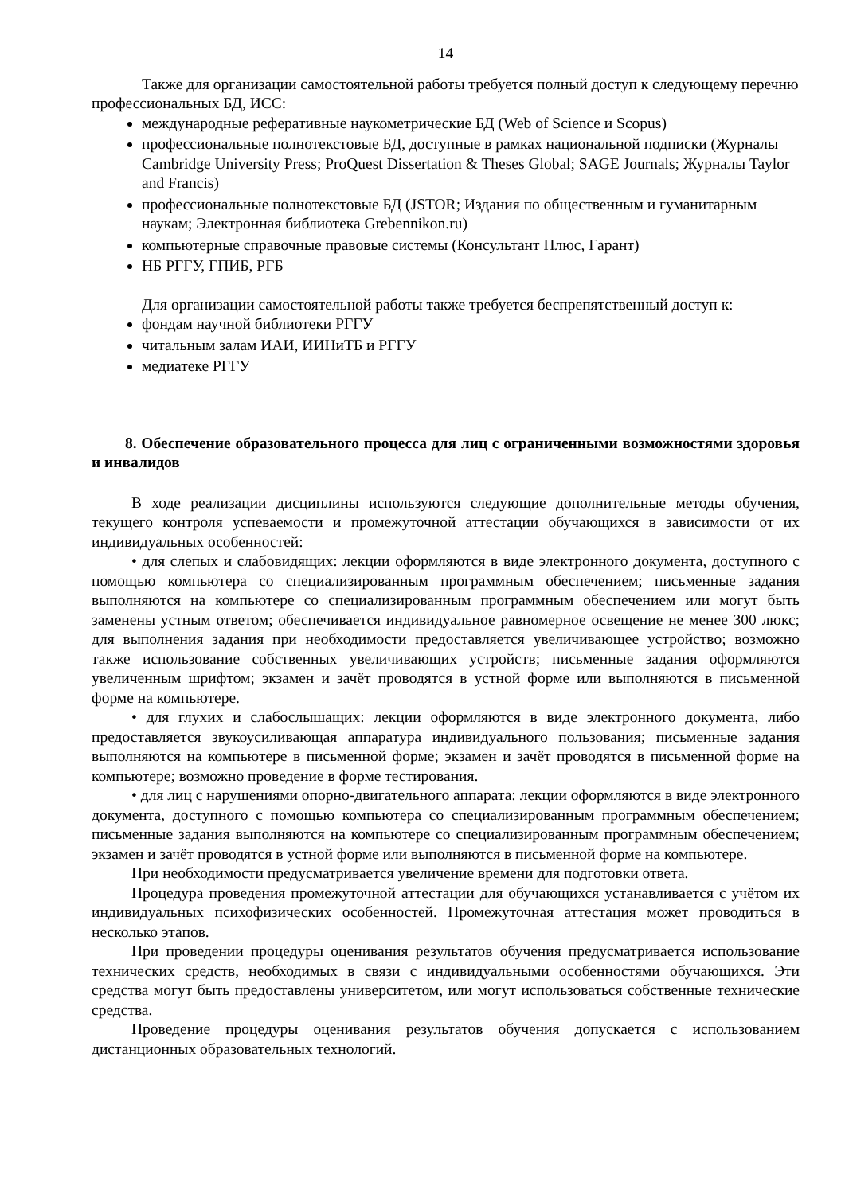14
Также для организации самостоятельной работы требуется полный доступ к следующему перечню профессиональных БД, ИСС:
международные реферативные наукометрические БД (Web of Science и Scopus)
профессиональные полнотекстовые БД, доступные в рамках национальной подписки (Журналы Cambridge University Press; ProQuest Dissertation & Theses Global; SAGE Journals; Журналы Taylor and Francis)
профессиональные полнотекстовые БД (JSTOR; Издания по общественным и гуманитарным наукам; Электронная библиотека Grebennikon.ru)
компьютерные справочные правовые системы (Консультант Плюс, Гарант)
НБ РГГУ, ГПИБ, РГБ
Для организации самостоятельной работы также требуется беспрепятственный доступ к:
фондам научной библиотеки РГГУ
читальным залам ИАИ, ИИНиТБ и РГГУ
медиатеке РГГУ
8. Обеспечение образовательного процесса для лиц с ограниченными возможностями здоровья и инвалидов
В ходе реализации дисциплины используются следующие дополнительные методы обучения, текущего контроля успеваемости и промежуточной аттестации обучающихся в зависимости от их индивидуальных особенностей:
• для слепых и слабовидящих: лекции оформляются в виде электронного документа, доступного с помощью компьютера со специализированным программным обеспечением; письменные задания выполняются на компьютере со специализированным программным обеспечением или могут быть заменены устным ответом; обеспечивается индивидуальное равномерное освещение не менее 300 люкс; для выполнения задания при необходимости предоставляется увеличивающее устройство; возможно также использование собственных увеличивающих устройств; письменные задания оформляются увеличенным шрифтом; экзамен и зачёт проводятся в устной форме или выполняются в письменной форме на компьютере.
• для глухих и слабослышащих: лекции оформляются в виде электронного документа, либо предоставляется звукоусиливающая аппаратура индивидуального пользования; письменные задания выполняются на компьютере в письменной форме; экзамен и зачёт проводятся в письменной форме на компьютере; возможно проведение в форме тестирования.
• для лиц с нарушениями опорно-двигательного аппарата: лекции оформляются в виде электронного документа, доступного с помощью компьютера со специализированным программным обеспечением; письменные задания выполняются на компьютере со специализированным программным обеспечением; экзамен и зачёт проводятся в устной форме или выполняются в письменной форме на компьютере.
При необходимости предусматривается увеличение времени для подготовки ответа.
Процедура проведения промежуточной аттестации для обучающихся устанавливается с учётом их индивидуальных психофизических особенностей. Промежуточная аттестация может проводиться в несколько этапов.
При проведении процедуры оценивания результатов обучения предусматривается использование технических средств, необходимых в связи с индивидуальными особенностями обучающихся. Эти средства могут быть предоставлены университетом, или могут использоваться собственные технические средства.
Проведение процедуры оценивания результатов обучения допускается с использованием дистанционных образовательных технологий.